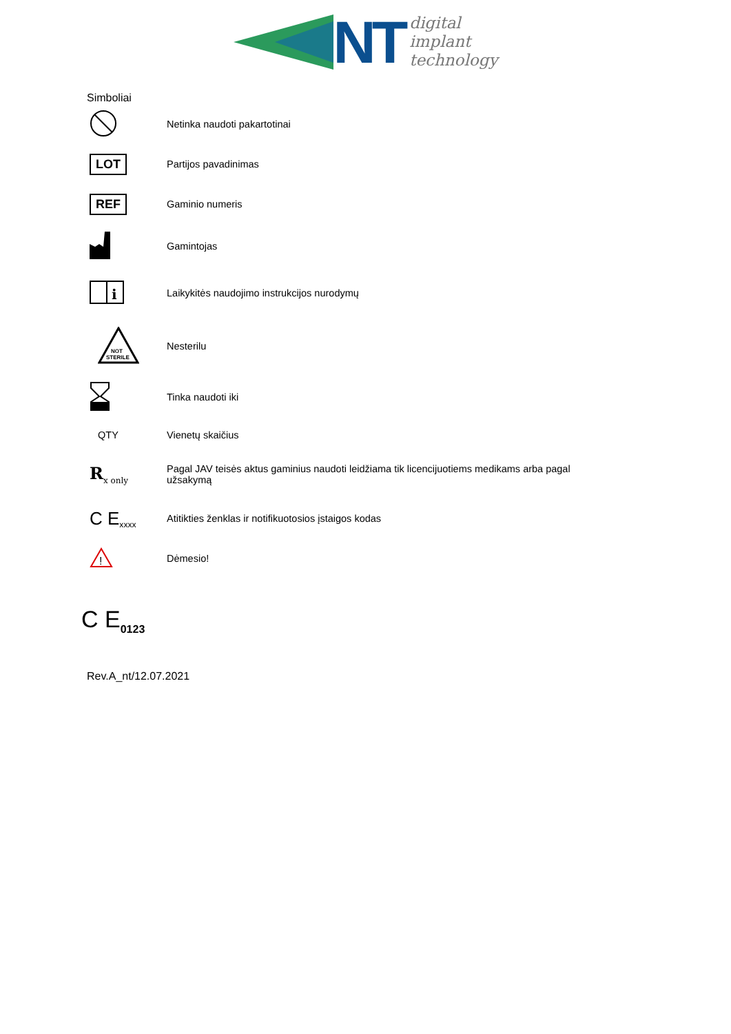NT
digital
implant
technology
Simboliai
| | Netinka naudoti pakartotinai |
| LOT | Partijos pavadinimas |
| REF | Gaminio numeris |
| | Gamintojas |
| i | Laikykitės naudojimo instrukcijos nurodymų |
| NOT STERILE | Nesterilu |
| | Tinka naudoti iki |
| QTY | Vienetų skaičius |
| R<sub>x only</sub> | Pagal JAV teisės aktus gaminius naudoti leidžiama tik licencijuotiems medikams arba pagal užsakymą |
| C E<sub>xxxx</sub> | Atitikties ženklas ir notifikuotosios įstaigos kodas |
| ! | Dėmesio! |
C E<sub>0123</sub>
Rev.A_nt/12.07.2021